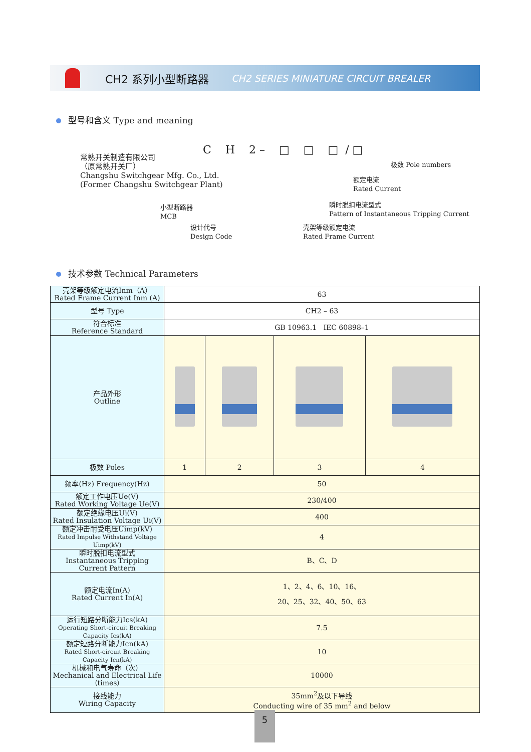CH2 系列小型断路器 CH2 SERIES MINIATURE CIRCUIT BREALER
型号和含义 Type and meaning
C H 2 – □ □ □ / □
常熟开关制造有限公司
（原常熟开关厂）
Changshu Switchgear Mfg. Co., Ltd.
(Former Changshu Switchgear Plant)
极数 Pole numbers
额定电流
Rated Current
小型断路器
MCB
瞬时脱扣电流型式
Pattern of Instantaneous Tripping Current
设计代号
Design Code
壳架等级额定电流
Rated Frame Current
技术参数 Technical Parameters
| 壳架等级额定电流Inm（A） Rated Frame Current Inm (A) | 63 | | | |
| 型号 Type | CH2 – 63 | | | |
| 符合标准 Reference Standard | GB 10963.1 IEC 60898–1 | | | |
| 产品外形 Outline | | | | |
| 极数 Poles | 1 | 2 | 3 | 4 |
| 频率(Hz) Frequency(Hz) | 50 | | | |
| 额定工作电压Ue(V) Rated Working Voltage Ue(V) | 230/400 | | | |
| 额定绝缘电压Ui(V) Rated Insulation Voltage Ui(V) | 400 | | | |
| 额定冲击耐受电压Uimp(kV) Rated Impulse Withstand Voltage Uimp(kV) | 4 | | | |
| 瞬时脱扣电流型式 Instantaneous Tripping Current Pattern | B、C、D | | | |
| 额定电流In(A) Rated Current In(A) | 1、2、4、6、10、16、 20、25、32、40、50、63 | | | |
| 运行短路分断能力Ics(kA) Operating Short-circuit Breaking Capacity Ics(kA) | 7.5 | | | |
| 额定短路分断能力Icn(kA) Rated Short-circuit Breaking Capacity Icn(kA) | 10 | | | |
| 机械和电气寿命（次） Mechanical and Electrical Life（times） | 10000 | | | |
| 接线能力 Wiring Capacity | 35mm<sup>2</sup>及以下导线 Conducting wire of 35 mm<sup>2</sup> and below | | | |
5